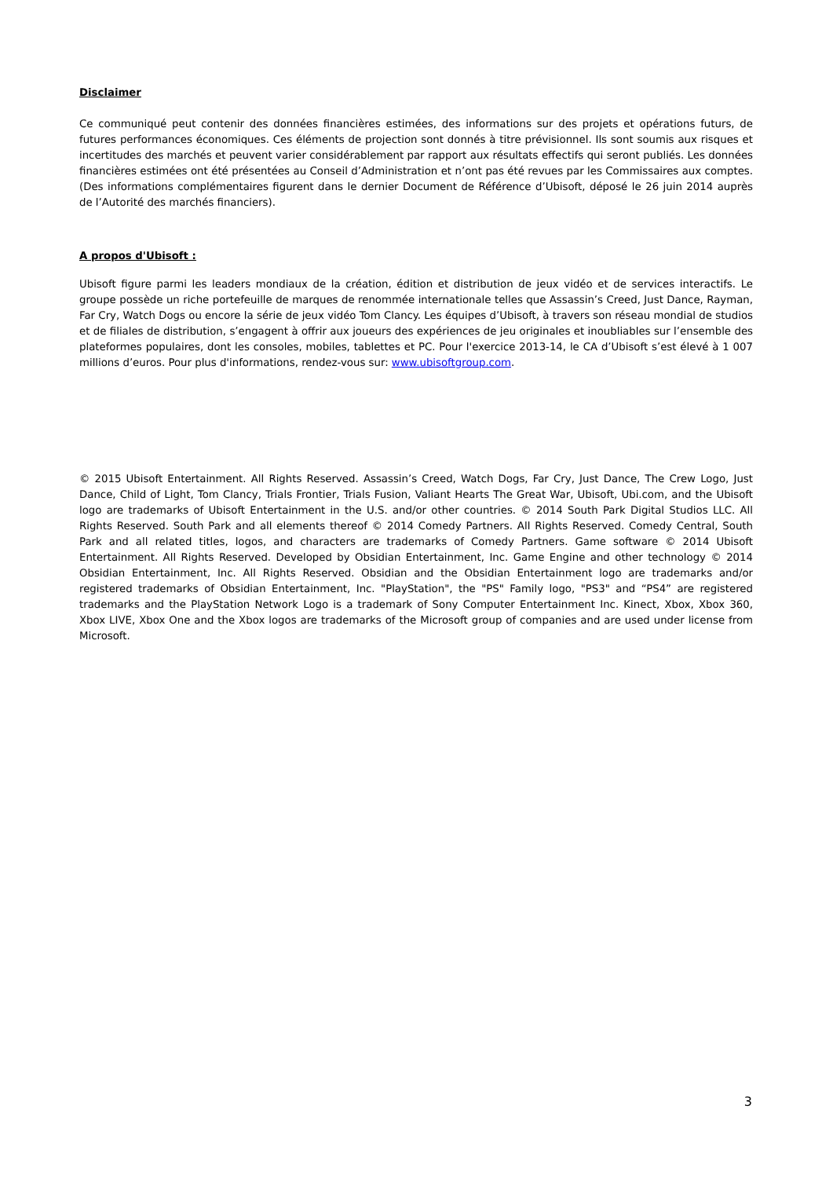Disclaimer
Ce communiqué peut contenir des données financières estimées, des informations sur des projets et opérations futurs, de futures performances économiques. Ces éléments de projection sont donnés à titre prévisionnel. Ils sont soumis aux risques et incertitudes des marchés et peuvent varier considérablement par rapport aux résultats effectifs qui seront publiés. Les données financières estimées ont été présentées au Conseil d’Administration et n’ont pas été revues par les Commissaires aux comptes. (Des informations complémentaires figurent dans le dernier Document de Référence d’Ubisoft, déposé le 26 juin 2014 auprès de l’Autorité des marchés financiers).
A propos d'Ubisoft :
Ubisoft figure parmi les leaders mondiaux de la création, édition et distribution de jeux vidéo et de services interactifs. Le groupe possède un riche portefeuille de marques de renommée internationale telles que Assassin’s Creed, Just Dance, Rayman, Far Cry, Watch Dogs ou encore la série de jeux vidéo Tom Clancy. Les équipes d’Ubisoft, à travers son réseau mondial de studios et de filiales de distribution, s’engagent à offrir aux joueurs des expériences de jeu originales et inoubliables sur l’ensemble des plateformes populaires, dont les consoles, mobiles, tablettes et PC. Pour l'exercice 2013-14, le CA d’Ubisoft s’est élevé à 1 007 millions d’euros. Pour plus d'informations, rendez-vous sur: www.ubisoftgroup.com.
© 2015 Ubisoft Entertainment. All Rights Reserved. Assassin’s Creed, Watch Dogs, Far Cry, Just Dance, The Crew Logo, Just Dance, Child of Light, Tom Clancy, Trials Frontier, Trials Fusion, Valiant Hearts The Great War, Ubisoft, Ubi.com, and the Ubisoft logo are trademarks of Ubisoft Entertainment in the U.S. and/or other countries. © 2014 South Park Digital Studios LLC. All Rights Reserved. South Park and all elements thereof © 2014 Comedy Partners. All Rights Reserved. Comedy Central, South Park and all related titles, logos, and characters are trademarks of Comedy Partners. Game software © 2014 Ubisoft Entertainment. All Rights Reserved. Developed by Obsidian Entertainment, Inc. Game Engine and other technology © 2014 Obsidian Entertainment, Inc. All Rights Reserved. Obsidian and the Obsidian Entertainment logo are trademarks and/or registered trademarks of Obsidian Entertainment, Inc. "PlayStation", the "PS" Family logo, "PS3" and “PS4” are registered trademarks and the PlayStation Network Logo is a trademark of Sony Computer Entertainment Inc. Kinect, Xbox, Xbox 360, Xbox LIVE, Xbox One and the Xbox logos are trademarks of the Microsoft group of companies and are used under license from Microsoft.
3